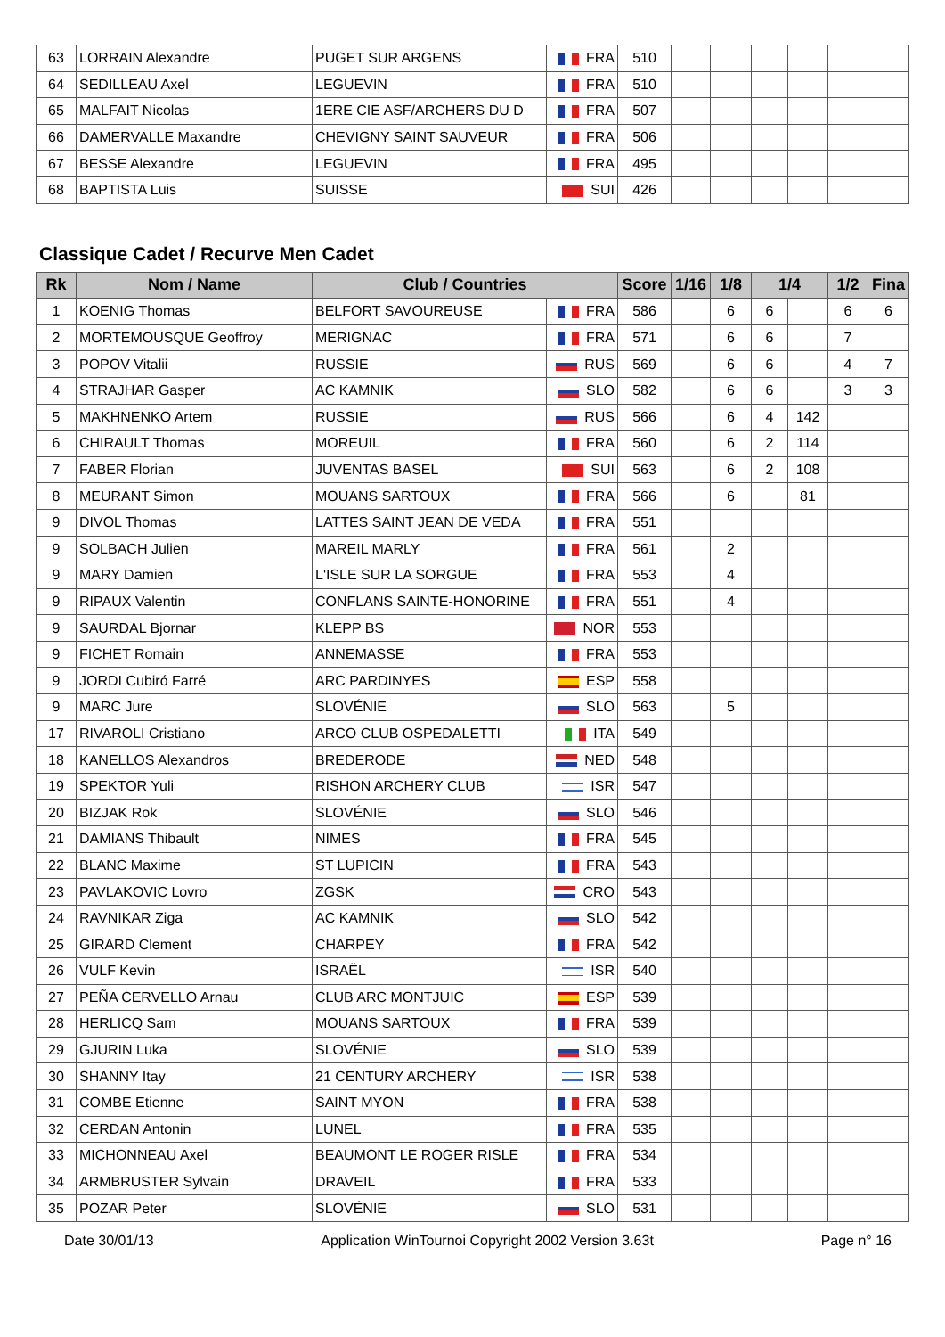| 63 | LORRAIN Alexandre | PUGET SUR ARGENS | FRA | 510 | | | | | | |
| 64 | SEDILLEAU Axel | LEGUEVIN | FRA | 510 | | | | | | |
| 65 | MALFAIT Nicolas | 1ERE CIE ASF/ARCHERS DU D | FRA | 507 | | | | | | |
| 66 | DAMERVALLE Maxandre | CHEVIGNY SAINT SAUVEUR | FRA | 506 | | | | | | |
| 67 | BESSE Alexandre | LEGUEVIN | FRA | 495 | | | | | | |
| 68 | BAPTISTA Luis | SUISSE | SUI | 426 | | | | | | |
Classique Cadet / Recurve Men Cadet
| Rk | Nom / Name | Club / Countries | | Score | 1/16 | 1/8 | 1/4 | | 1/2 | Fina |
| --- | --- | --- | --- | --- | --- | --- | --- | --- | --- | --- |
| 1 | KOENIG Thomas | BELFORT SAVOUREUSE | FRA | 586 | | 6 | 6 | | 6 | 6 |
| 2 | MORTEMOUSQUE Geoffroy | MERIGNAC | FRA | 571 | | 6 | 6 | | 7 | |
| 3 | POPOV Vitalii | RUSSIE | RUS | 569 | | 6 | 6 | | 4 | 7 |
| 4 | STRAJHAR Gasper | AC KAMNIK | SLO | 582 | | 6 | 6 | | 3 | 3 |
| 5 | MAKHNENKO Artem | RUSSIE | RUS | 566 | | 6 | 4 | 142 | | |
| 6 | CHIRAULT Thomas | MOREUIL | FRA | 560 | | 6 | 2 | 114 | | |
| 7 | FABER Florian | JUVENTAS BASEL | SUI | 563 | | 6 | 2 | 108 | | |
| 8 | MEURANT Simon | MOUANS SARTOUX | FRA | 566 | | 6 | | 81 | | |
| 9 | DIVOL Thomas | LATTES SAINT JEAN DE VEDA | FRA | 551 | | | | | | |
| 9 | SOLBACH Julien | MAREIL MARLY | FRA | 561 | | 2 | | | | |
| 9 | MARY Damien | L'ISLE SUR LA SORGUE | FRA | 553 | | 4 | | | | |
| 9 | RIPAUX Valentin | CONFLANS SAINTE-HONORINE | FRA | 551 | | 4 | | | | |
| 9 | SAURDAL Bjornar | KLEPP BS | NOR | 553 | | | | | | |
| 9 | FICHET Romain | ANNEMASSE | FRA | 553 | | | | | | |
| 9 | JORDI Cubiró Farré | ARC PARDINYES | ESP | 558 | | | | | | |
| 9 | MARC Jure | SLOVÉNIE | SLO | 563 | | 5 | | | | |
| 17 | RIVAROLI Cristiano | ARCO CLUB OSPEDALETTI | ITA | 549 | | | | | | |
| 18 | KANELLOS Alexandros | BREDERODE | NED | 548 | | | | | | |
| 19 | SPEKTOR Yuli | RISHON ARCHERY CLUB | ISR | 547 | | | | | | |
| 20 | BIZJAK Rok | SLOVÉNIE | SLO | 546 | | | | | | |
| 21 | DAMIANS Thibault | NIMES | FRA | 545 | | | | | | |
| 22 | BLANC Maxime | ST LUPICIN | FRA | 543 | | | | | | |
| 23 | PAVLAKOVIC Lovro | ZGSK | CRO | 543 | | | | | | |
| 24 | RAVNIKAR Ziga | AC KAMNIK | SLO | 542 | | | | | | |
| 25 | GIRARD Clement | CHARPEY | FRA | 542 | | | | | | |
| 26 | VULF Kevin | ISRAËL | ISR | 540 | | | | | | |
| 27 | PEÑA CERVELLO Arnau | CLUB ARC MONTJUIC | ESP | 539 | | | | | | |
| 28 | HERLICQ Sam | MOUANS SARTOUX | FRA | 539 | | | | | | |
| 29 | GJURIN Luka | SLOVÉNIE | SLO | 539 | | | | | | |
| 30 | SHANNY Itay | 21 CENTURY ARCHERY | ISR | 538 | | | | | | |
| 31 | COMBE Etienne | SAINT MYON | FRA | 538 | | | | | | |
| 32 | CERDAN Antonin | LUNEL | FRA | 535 | | | | | | |
| 33 | MICHONNEAU Axel | BEAUMONT LE ROGER RISLE | FRA | 534 | | | | | | |
| 34 | ARMBRUSTER Sylvain | DRAVEIL | FRA | 533 | | | | | | |
| 35 | POZAR Peter | SLOVÉNIE | SLO | 531 | | | | | | |
Date 30/01/13 Application WinTournoi Copyright 2002 Version 3.63t Page n° 16